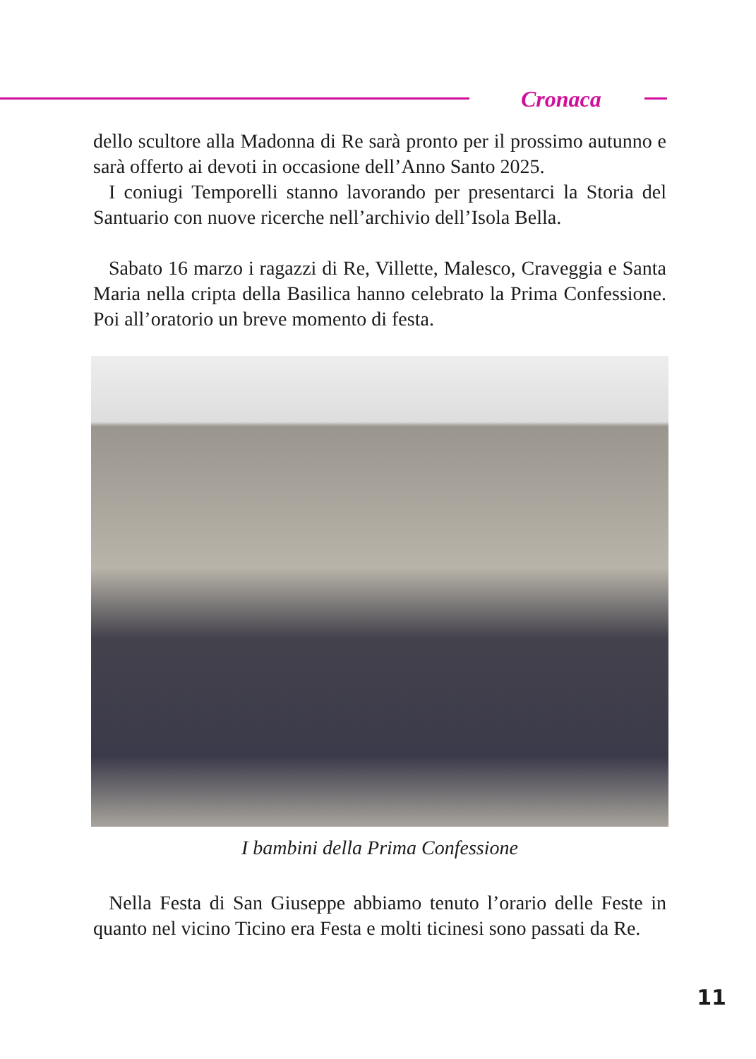Cronaca
dello scultore alla Madonna di Re sarà pronto per il prossimo autunno e sarà offerto ai devoti in occasione dell’Anno Santo 2025.
I coniugi Temporelli stanno lavorando per presentarci la Storia del Santuario con nuove ricerche nell’archivio dell’Isola Bella.
Sabato 16 marzo i ragazzi di Re, Villette, Malesco, Craveggia e Santa Maria nella cripta della Basilica hanno celebrato la Prima Confessione. Poi all’oratorio un breve momento di festa.
I bambini della Prima Confessione
Nella Festa di San Giuseppe abbiamo tenuto l’orario delle Feste in quanto nel vicino Ticino era Festa e molti ticinesi sono passati da Re.
11